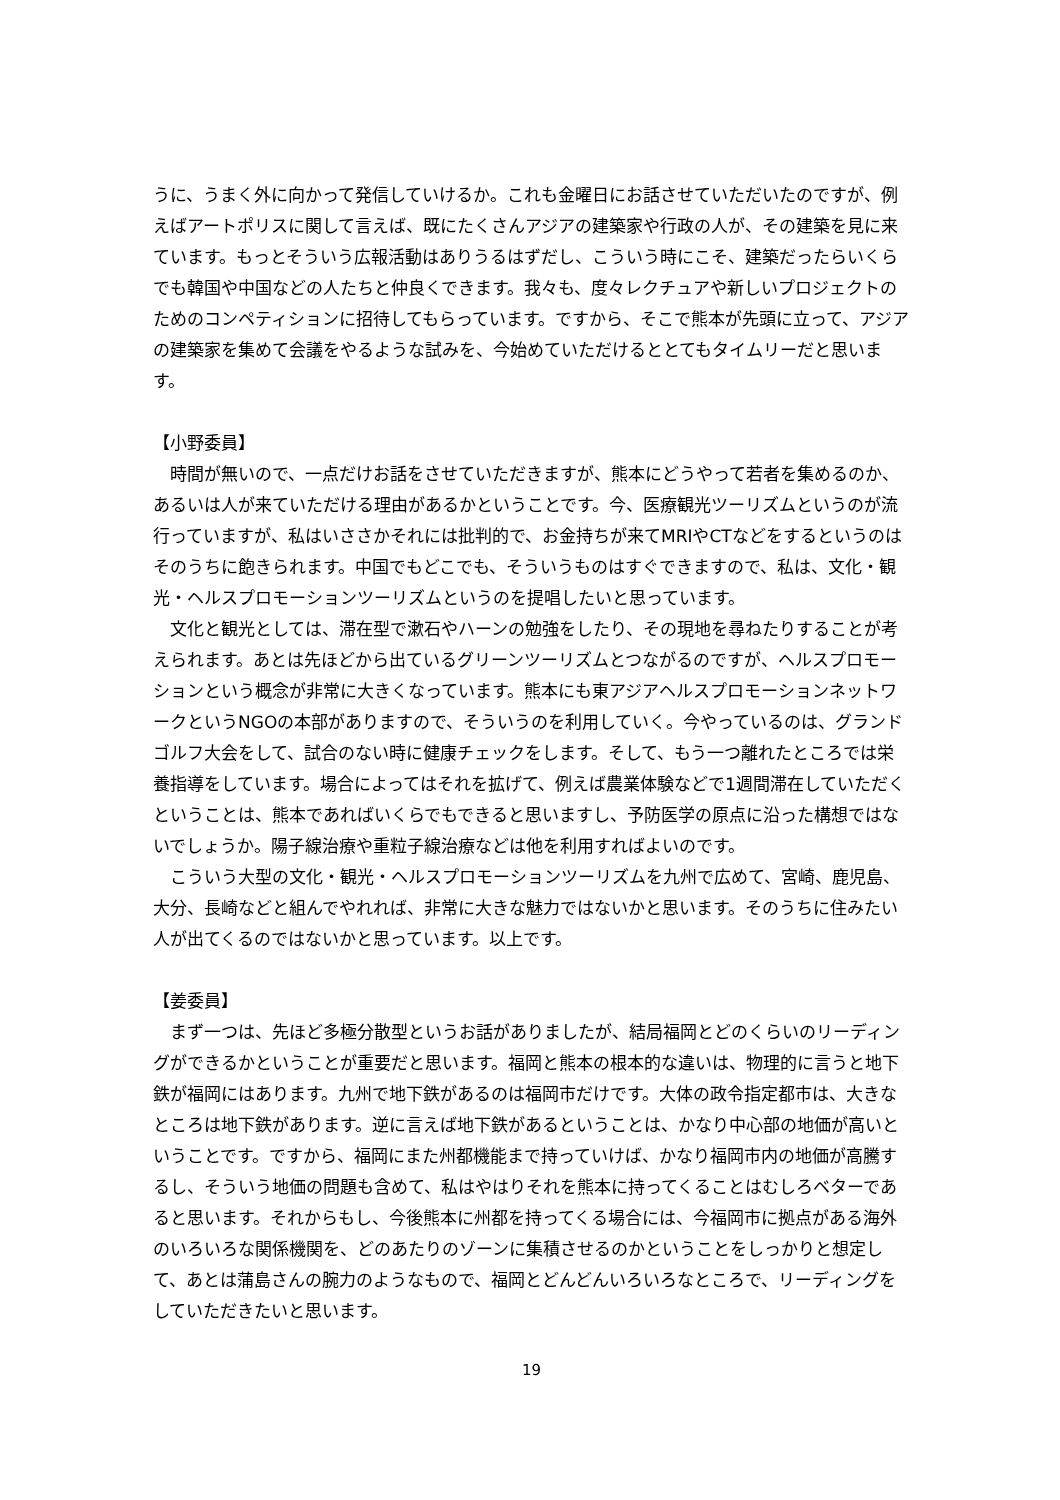うに、うまく外に向かって発信していけるか。これも金曜日にお話させていただいたのですが、例えばアートポリスに関して言えば、既にたくさんアジアの建築家や行政の人が、その建築を見に来ています。もっとそういう広報活動はありうるはずだし、こういう時にこそ、建築だったらいくらでも韓国や中国などの人たちと仲良くできます。我々も、度々レクチュアや新しいプロジェクトのためのコンペティションに招待してもらっています。ですから、そこで熊本が先頭に立って、アジアの建築家を集めて会議をやるような試みを、今始めていただけるととてもタイムリーだと思います。
【小野委員】
　時間が無いので、一点だけお話をさせていただきますが、熊本にどうやって若者を集めるのか、あるいは人が来ていただける理由があるかということです。今、医療観光ツーリズムというのが流行っていますが、私はいささかそれには批判的で、お金持ちが来てMRIやCTなどをするというのはそのうちに飽きられます。中国でもどこでも、そういうものはすぐできますので、私は、文化・観光・ヘルスプロモーションツーリズムというのを提唱したいと思っています。
　文化と観光としては、滞在型で漱石やハーンの勉強をしたり、その現地を尋ねたりすることが考えられます。あとは先ほどから出ているグリーンツーリズムとつながるのですが、ヘルスプロモーションという概念が非常に大きくなっています。熊本にも東アジアヘルスプロモーションネットワークというNGOの本部がありますので、そういうのを利用していく。今やっているのは、グランドゴルフ大会をして、試合のない時に健康チェックをします。そして、もう一つ離れたところでは栄養指導をしています。場合によってはそれを拡げて、例えば農業体験などで1週間滞在していただくということは、熊本であればいくらでもできると思いますし、予防医学の原点に沿った構想ではないでしょうか。陽子線治療や重粒子線治療などは他を利用すればよいのです。
　こういう大型の文化・観光・ヘルスプロモーションツーリズムを九州で広めて、宮崎、鹿児島、大分、長崎などと組んでやれれば、非常に大きな魅力ではないかと思います。そのうちに住みたい人が出てくるのではないかと思っています。以上です。
【姜委員】
　まず一つは、先ほど多極分散型というお話がありましたが、結局福岡とどのくらいのリーディングができるかということが重要だと思います。福岡と熊本の根本的な違いは、物理的に言うと地下鉄が福岡にはあります。九州で地下鉄があるのは福岡市だけです。大体の政令指定都市は、大きなところは地下鉄があります。逆に言えば地下鉄があるということは、かなり中心部の地価が高いということです。ですから、福岡にまた州都機能まで持っていけば、かなり福岡市内の地価が高騰するし、そういう地価の問題も含めて、私はやはりそれを熊本に持ってくることはむしろベターであると思います。それからもし、今後熊本に州都を持ってくる場合には、今福岡市に拠点がある海外のいろいろな関係機関を、どのあたりのゾーンに集積させるのかということをしっかりと想定して、あとは蒲島さんの腕力のようなもので、福岡とどんどんいろいろなところで、リーディングをしていただきたいと思います。
19